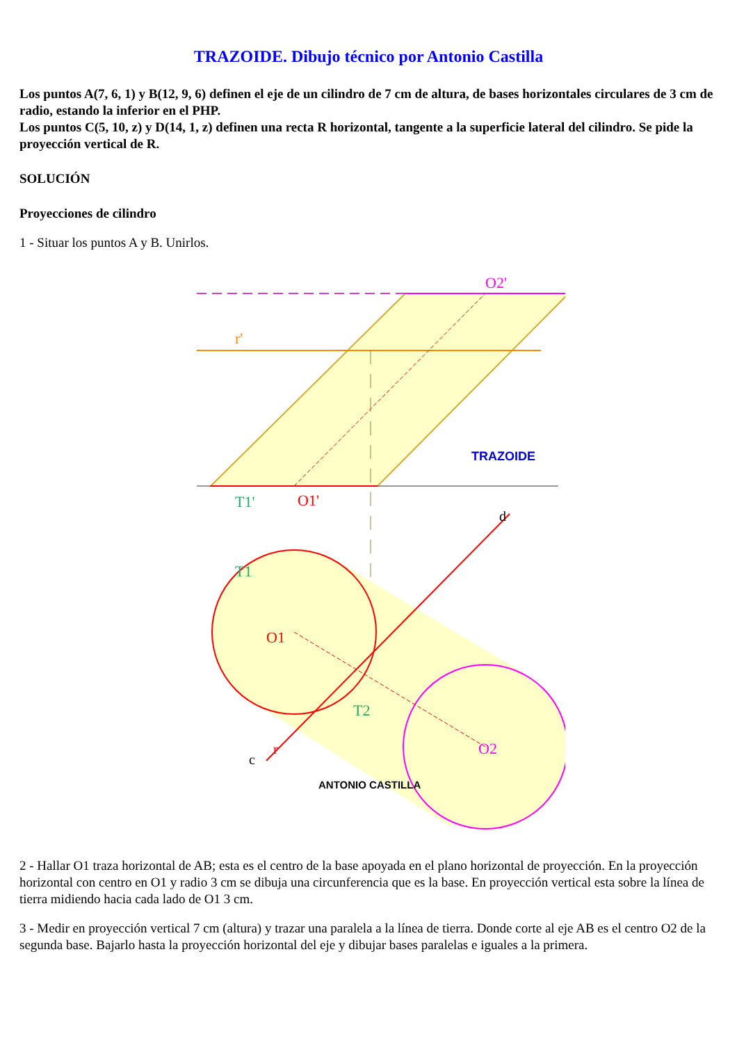TRAZOIDE. Dibujo técnico por Antonio Castilla
Los puntos A(7, 6, 1) y B(12, 9, 6) definen el eje de un cilindro de 7 cm de altura, de bases horizontales circulares de 3 cm de radio, estando la inferior en el PHP.
Los puntos C(5, 10, z) y D(14, 1, z) definen una recta R horizontal, tangente a la superficie lateral del cilindro. Se pide la proyección vertical de R.
SOLUCIÓN
Proyecciones de cilindro
1 - Situar los puntos A y B. Unirlos.
T1'
O1'
O2'
T1
O1
O2
T2
r'
d
c
r
TRAZOIDE
ANTONIO CASTILLA
2 - Hallar O1 traza horizontal de AB; esta es el centro de la base apoyada en el plano horizontal de proyección. En la proyección horizontal con centro en O1 y radio 3 cm se dibuja una circunferencia que es la base. En proyección vertical esta sobre la línea de tierra midiendo hacia cada lado de O1 3 cm.
3 - Medir en proyección vertical 7 cm (altura) y trazar una paralela a la línea de tierra. Donde corte al eje AB es el centro O2 de la segunda base. Bajarlo hasta la proyección horizontal del eje y dibujar bases paralelas e iguales a la primera.